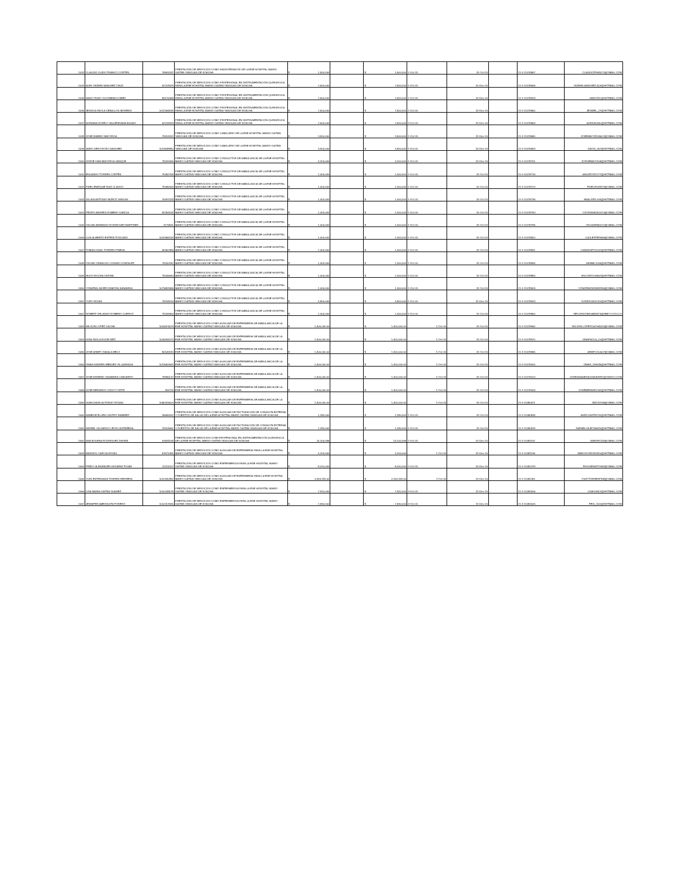| 1033 | CLAUDIO GUIDO FRANCO CORTES | 79593431 | PRESTACION DE SERVICIOS COMO RADIOPERADOR DE LA ESE HOSPITAL MARIO GAITAN YANGUAS DE SOACHA | $ 1,500,000 | | $ 1,500,000 | 1-Oct-20 | 31-Oct-20 | | 21-4-11478587 | CLAUDIOFRANCO@GMAIL.COM |
| 1034 | ALEX YAZMIN SANCHEZ CRUZ | 52704929 | PRESTACION DE SERVICIOS COMO PROFESIONAL EN INSTRUMENTACION QUIRURGICA PARA LA ESE HOSPITAL MARIO GAITAN YANGUAS DE SOACHA | $ 7,500,000 | | $ 7,500,000 | 1-Oct-20 | 31-Dec-20 | | 21-4-11478608 | YAZMIN.SANCHEZ.IQX@HOTMAIL.COM |
| 1035 | HAIDY RUBY CUCHIMBA GOMEZ | 55176468 | PRESTACION DE SERVICIOS COMO PROFESIONAL EN INSTRUMENTACION QUIRURGICA PARA LA ESE HOSPITAL MARIO GAITAN YANGUAS DE SOACHA | $ 7,500,000 | | $ 7,500,000 | 1-Oct-20 | 31-Dec-20 | | 21-4-11478619 | HAIDYRC@HOTMAIL.COM |
| 1036 | JESSICA PAOLA CEBALLOS MORENO | 1012364639 | PRESTACION DE SERVICIOS COMO PROFESIONAL EN INSTRUMENTACION QUIRURGICA PARA LA ESE HOSPITAL MARIO GAITAN YANGUAS DE SOACHA | $ 7,500,000 | | $ 7,500,000 | 1-Oct-20 | 31-Dec-20 | | 21-4-11478650 | JESIBEL_27@HOTMAIL.COM |
| 1037 | ADRIANA DORELY VALDERRAMA BILBAO | 52218259 | PRESTACION DE SERVICIOS COMO PROFESIONAL EN INSTRUMENTACION QUIRURGICA PARA LA ESE HOSPITAL MARIO GAITAN YANGUAS DE SOACHA | $ 7,500,000 | | $ 7,500,000 | 3-Oct-20 | 31-Dec-20 | | 21-4-11478663 | ADRIVALBIL@HOTMAIL.COM |
| 1038 | JOSE RAMIRO MAYORGA | 79203432 | PRESTACION DE SERVICIOS COMO CAMILLERO DE LA ESE HOSPITAL MARIO GAITAN YANGUAS DE SOACHA | $ 3,900,000 | | $ 3,900,000 | 1-Oct-20 | 31-Dec-20 | | 21-4-11478680 | JOSEMAYORGA522@GMAIL.COM |
| 1039 | JAIRO DEIVI ROZO SANCHEZ | 1013648980 | PRESTACION DE SERVICIOS COMO CAMILLERO DE LA ESE HOSPITAL MARIO GAITAN YANGUAS DE SOACHA | $ 3,900,000 | | $ 3,900,000 | 1-Oct-20 | 31-Dec-20 | | 21-4-11478693 | DAVID_057@HOTMAIL.COM |
| 1040 | JORGE IVAN MAYORGA UBAQUE | 79209465 | PRESTACION DE SERVICIOS COMO CONDUCTOR DE AMBULANCIA DE LA ESE HOSPITAL MARIO GAITAN YANGUAS DE SOACHA | $ 4,200,000 | | $ 4,200,000 | 1-Oct-20 | 31-Dec-20 | | 21-4-11478701 | JORGEMAYOUB@HOTMAIL.COM |
| 1041 | EDUARDO TORRES CORTES | 79482758 | PRESTACION DE SERVICIOS COMO CONDUCTOR DE AMBULANCIA DE LA ESE HOSPITAL MARIO GAITAN YANGUAS DE SOACHA | $ 1,400,000 | | $ 1,400,000 | 1-Oct-20 | 31-Oct-20 | | 21-4-11478716 | ANGATORO777@HOTMAIL.COM |
| 1042 | FIDEL ENRIQUE RUIZ CLAVIJO | 79465306 | PRESTACION DE SERVICIOS COMO CONDUCTOR DE AMBULANCIA DE LA ESE HOSPITAL MARIO GAITAN YANGUAS DE SOACHA | $ 1,400,000 | | $ 1,400,000 | 1-Oct-20 | 31-Oct-20 | | 21-4-11478724 | FIDELRUIZ873@GMAIL.COM |
| 1043 | JULIAN ANTONIO MUÑOZ VARGAS | 19497328 | PRESTACION DE SERVICIOS COMO CONDUCTOR DE AMBULANCIA DE LA ESE HOSPITAL MARIO GAITAN YANGUAS DE SOACHA | $ 1,400,000 | | $ 1,400,000 | 1-Oct-20 | 31-Oct-20 | | 21-4-11478736 | ANALISTA-444@HOTMAIL.COM |
| 1044 | PEDRO ANDRES ROMERO GARCIA | 82394158 | PRESTACION DE SERVICIOS COMO CONDUCTOR DE AMBULANCIA DE LA ESE HOSPITAL MARIO GAITAN YANGUAS DE SOACHA | $ 1,400,000 | | $ 1,400,000 | 1-Oct-20 | 31-Oct-20 | | 21-4-11478764 | CSGRANADA2014@GMAIL.COM |
| 1045 | OSCAR ARMANDO RODRIGUEZ MARTINEZ | 3179831 | PRESTACION DE SERVICIOS COMO CONDUCTOR DE AMBULANCIA DE LA ESE HOSPITAL MARIO GAITAN YANGUAS DE SOACHA | $ 1,400,000 | | $ 1,400,000 | 1-Oct-20 | 31-Oct-20 | | 21-4-11478795 | OSCARRM0212@GMAIL.COM |
| 1046 | LUIS ALBERTO ESTEPA TOSCANO | 1022966318 | PRESTACION DE SERVICIOS COMO CONDUCTOR DE AMBULANCIA DE LA ESE HOSPITAL MARIO GAITAN YANGUAS DE SOACHA | $ 1,400,000 | | $ 1,400,000 | 1-Oct-20 | 31-Oct-20 | | 21-4-11478820 | LUIS.ESTEPA69@GMAIL.COM |
| 1047 | TOMAS ISSAC TORRES PINEDA | 80362386 | PRESTACION DE SERVICIOS COMO CONDUCTOR DE AMBULANCIA DE LA ESE HOSPITAL MARIO GAITAN YANGUAS DE SOACHA | $ 1,400,000 | | $ 1,400,000 | 1-Oct-20 | 31-Oct-20 | | 21-4-11478831 | CANDIDATO1037@HOTMAIL.COM |
| 1048 | OSCAR OSWALDO LOZANO GONZALEZ | 79200430 | PRESTACION DE SERVICIOS COMO CONDUCTOR DE AMBULANCIA DE LA ESE HOSPITAL MARIO GAITAN YANGUAS DE SOACHA | $ 1,400,000 | | $ 1,400,000 | 1-Oct-20 | 31-Oct-20 | | 21-4-11478845 | SANMIL2009@HOTMAIL.COM |
| 1049 | HUGO ROCHA OSPINA | 79205664 | PRESTACION DE SERVICIOS COMO CONDUCTOR DE AMBULANCIA DE LA ESE HOSPITAL MARIO GAITAN YANGUAS DE SOACHA | $ 1,400,000 | | $ 1,400,000 | 1-Oct-20 | 31-Oct-20 | | 21-4-11478884 | HUGOROCHA67@HOTMAIL.COM |
| 1050 | YONATAN JAVIER ZAMORA SANABRIA | 1073687686 | PRESTACION DE SERVICIOS COMO CONDUCTOR DE AMBULANCIA DE LA ESE HOSPITAL MARIO GAITAN YANGUAS DE SOACHA | $ 1,400,000 | | $ 1,400,000 | 1-Oct-20 | 31-Oct-20 | | 21-4-11478909 | YONATANZAZAMORA@GMAIL.COM |
| 1051 | YURY ROJAS | 79244916 | PRESTACION DE SERVICIOS COMO CONDUCTOR DE AMBULANCIA DE LA ESE HOSPITAL MARIO GAITAN YANGUAS DE SOACHA | $ 4,800,000 | | $ 4,800,000 | 1-Oct-20 | 31-Dec-20 | | 21-4-11478943 | YURIROJAS1411@HOTMAIL.COM |
| 1052 | ROBERT ORLANDO ROMERO CUERVO | 79205956 | PRESTACION DE SERVICIOS COMO CONDUCTOR DE AMBULANCIA DE LA ESE HOSPITAL MARIO GAITAN YANGUAS DE SOACHA | $ 1,400,000 | | $ 1,400,000 | 1-Oct-20 | 31-Oct-20 | | 21-4-11478950 | RECURSOSHUMANOS@HMGY.GOV.CO |
| 1053 | WILSON LOPEZ GACHA | 1003674679 | PRESTACION DE SERVICIOS COMO AUXILIAR DE ENFERMERIA DE AMBULANCIA DE LA ESE HOSPITAL MARIO GAITAN YANGUAS DE SOACHA | $ 1,400,000.00 | | $ 1,400,000.00 | 1-Oct-20 | 31-Oct-20 | | 21-4-11478960 | WILSON.LOPEZGACHA254@GMAIL.COM |
| 1054 | GINA PAOLA RUGE DIEZ | 1026264473 | PRESTACION DE SERVICIOS COMO AUXILIAR DE ENFERMERIA DE AMBULANCIA DE LA ESE HOSPITAL MARIO GAITAN YANGUAS DE SOACHA | $ 1,400,000.00 | | $ 1,400,000.00 | 1-Oct-20 | 31-Oct-20 | | 21-4-11478970 | GINAPAOLA_10@HOTMAIL.COM |
| 1055 | JOSE ARBEY ZABALA MELO | 80169183 | PRESTACION DE SERVICIOS COMO AUXILIAR DE ENFERMERIA DE AMBULANCIA DE LA ESE HOSPITAL MARIO GAITAN YANGUAS DE SOACHA | $ 1,400,000.00 | | $ 1,400,000.00 | 1-Oct-20 | 31-Oct-20 | | 21-4-11478985 | ARBEY210607@GMAIL.COM |
| 1056 | OMAR ANDRES MENDEZ VILLARRAGA | 1013652663 | PRESTACION DE SERVICIOS COMO AUXILIAR DE ENFERMERIA DE AMBULANCIA DE LA ESE HOSPITAL MARIO GAITAN YANGUAS DE SOACHA | $ 1,400,000.00 | | $ 1,400,000.00 | 1-Oct-20 | 31-Oct-20 | | 21-4-11479000 | OMAR_199435@HOTMAIL.COM |
| 1057 | JOSE ARSENIO SANABRIA CHAVARRO | 79995137 | PRESTACION DE SERVICIOS COMO AUXILIAR DE ENFERMERIA DE AMBULANCIA DE LA ESE HOSPITAL MARIO GAITAN YANGUAS DE SOACHA | $ 1,400,000.00 | | $ 1,400,000.00 | 1-Oct-20 | 31-Oct-20 | | 21-4-11479014 | JOSESANABRIACHAVARRO@YAHOO.COM |
| 1058 | JOSE MERARDO GODOY ORTIZ | 334725 | PRESTACION DE SERVICIOS COMO AUXILIAR DE ENFERMERIA DE AMBULANCIA DE LA ESE HOSPITAL MARIO GAITAN YANGUAS DE SOACHA | $ 1,400,000.00 | | $ 1,400,000.00 | 1-Oct-20 | 31-Oct-20 | | 21-4-11479026 | JOSEMERARDO62@HOTMAIL.COM |
| 1059 | JUAN DAVID ALFONSO ROSAS | 1055315504 | PRESTACION DE SERVICIOS COMO AUXILIAR DE ENFERMERIA DE AMBULANCIA DE LA ESE HOSPITAL MARIO GAITAN YANGUAS DE SOACHA | $ 1,400,000.00 | | $ 1,400,000.00 | 1-Oct-20 | 31-Oct-20 | | 21-4-11480671 | JNDVD198@GMAIL.COM |
| 1060 | ANNELIE ELLEN CASTRO RAMIREZ | 39669262 | PRESTACION DE SERVICIOS COMO AUXILIAR DE FACTURACION DE CONSULTA EXTERNA Y PUESTOS DE SALUD DE LA ESE HOSPITAL MARIO GAITAN YANGUAS DE SOACHA | $ 1,280,000 | | $ 1,280,000 | 1-Oct-20 | 31-Oct-20 | | 21-4-11480835 | ANNYCASTRO31@HOTMAIL.COM |
| 1061 | RAFAEL GILDARDO LEON CASTAÑEDA | 79203661 | PRESTACION DE SERVICIOS COMO AUXILIAR DE FACTURACION DE CONSULTA EXTERNA Y PUESTOS DE SALUD DE LA ESE HOSPITAL MARIO GAITAN YANGUAS DE SOACHA | $ 1,280,000 | | $ 1,280,000 | 1-Oct-20 | 31-Oct-20 | | 21-4-11480875 | RAFAELGILEON0820@HOTMAIL.COM |
| 1062 | ANA BOLENA RODRIGUEZ ZAPATA | 53081158 | PRESTACION DE SERVICIOS COMOPROFESIONAL EN INSTRUMENTACION QUIRURGICA DE LA ESE HOSPITAL MARIO GAITAN YANGUAS DE SOACHA | $ 14,100,096 | | $ 14,100,096 | 1-Oct-20 | 31-Dec-20 | | 21-4-11481167 | ANBOROZA@GMAIL.COM |
| 1063 | MARISOL GARCIA ROJAS | 51971455 | PRESTACION DE SERVICIOS COMO AUXILIAR DE ENFERMERIA PARA LA ESE HOSPITAL MARIO GAITAN YANGUAS DE SOACHA | $ 4,200,000 | | $ 4,200,000 | 1-Oct-20 | 31-Dec-20 | | 21-4-11481196 | MAROGORDIS1810@HOTMAIL.COM |
| 1064 | FREDY ALEXANDER HIGUERA TOVAR | 11224207 | PRESTACION DE SERVICIOS COMO ENFERMERO/A PARA LA ESE HOSPITAL MARIO GAITAN YANGUAS DE SOACHA | $ 8,010,000 | | $ 8,010,000 | 2-Oct-20 | 31-Dec-20 | | 21-4-11481479 | FHIGUERATOVAR@GMAIL.COM |
| 1065 | YURI ESPERANZA TORRES HERRERA | 1012340382 | PRESTACION DE SERVICIOS COMO AUXILIAR DE ENFERMERIA PARA LA ESE HOSPITAL MARIO GAITAN YANGUAS DE SOACHA | $ 4,153,333.00 | | $ 4,153,333.00 | 2-Oct-20 | 31-Dec-20 | | 21-4-11481491 | YURYTORRESFSM@GMAIL.COM |
| 1066 | LINA MARIA GAITAN SUAREZ | 1010248578 | PRESTACION DE SERVICIOS COMO ENFERMERO/A PARA LA ESE HOSPITAL MARIO GAITAN YANGUAS DE SOACHA | $ 7,920,000 | | $ 7,920,000 | 3-Oct-20 | 31-Dec-20 | | 21-4-11481506 | LINAG0812@HOTMAIL.COM |
| 1067 | JENNIFER AMEZQUITA FORERO | 1012417595 | PRESTACION DE SERVICIOS COMO ENFERMERO/A PARA LA ESE HOSPITAL MARIO GAITAN YANGUAS DE SOACHA | $ 7,830,000 | | $ 7,830,000 | 4-Oct-20 | 31-Dec-20 | | 21-4-11481525 | FEIS_1111@HOTMAIL.COM |